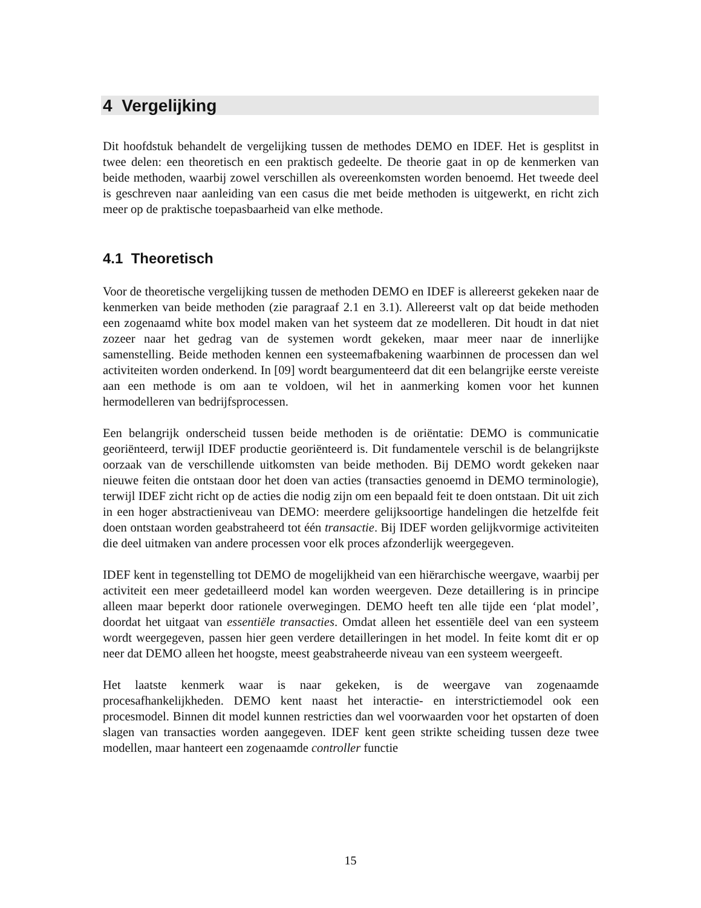4 Vergelijking
Dit hoofdstuk behandelt de vergelijking tussen de methodes DEMO en IDEF. Het is gesplitst in twee delen: een theoretisch en een praktisch gedeelte. De theorie gaat in op de kenmerken van beide methoden, waarbij zowel verschillen als overeenkomsten worden benoemd. Het tweede deel is geschreven naar aanleiding van een casus die met beide methoden is uitgewerkt, en richt zich meer op de praktische toepasbaarheid van elke methode.
4.1 Theoretisch
Voor de theoretische vergelijking tussen de methoden DEMO en IDEF is allereerst gekeken naar de kenmerken van beide methoden (zie paragraaf 2.1 en 3.1). Allereerst valt op dat beide methoden een zogenaamd white box model maken van het systeem dat ze modelleren. Dit houdt in dat niet zozeer naar het gedrag van de systemen wordt gekeken, maar meer naar de innerlijke samenstelling. Beide methoden kennen een systeemafbakening waarbinnen de processen dan wel activiteiten worden onderkend. In [09] wordt beargumenteerd dat dit een belangrijke eerste vereiste aan een methode is om aan te voldoen, wil het in aanmerking komen voor het kunnen hermodelleren van bedrijfsprocessen.
Een belangrijk onderscheid tussen beide methoden is de oriëntatie: DEMO is communicatie georiënteerd, terwijl IDEF productie georiënteerd is. Dit fundamentele verschil is de belangrijkste oorzaak van de verschillende uitkomsten van beide methoden. Bij DEMO wordt gekeken naar nieuwe feiten die ontstaan door het doen van acties (transacties genoemd in DEMO terminologie), terwijl IDEF zicht richt op de acties die nodig zijn om een bepaald feit te doen ontstaan. Dit uit zich in een hoger abstractieniveau van DEMO: meerdere gelijksoortige handelingen die hetzelfde feit doen ontstaan worden geabstraheerd tot één transactie. Bij IDEF worden gelijkvormige activiteiten die deel uitmaken van andere processen voor elk proces afzonderlijk weergegeven.
IDEF kent in tegenstelling tot DEMO de mogelijkheid van een hiërarchische weergave, waarbij per activiteit een meer gedetailleerd model kan worden weergeven. Deze detaillering is in principe alleen maar beperkt door rationele overwegingen. DEMO heeft ten alle tijde een ‘plat model’, doordat het uitgaat van essentiële transacties. Omdat alleen het essentiële deel van een systeem wordt weergegeven, passen hier geen verdere detailleringen in het model. In feite komt dit er op neer dat DEMO alleen het hoogste, meest geabstraheerde niveau van een systeem weergeeft.
Het laatste kenmerk waar is naar gekeken, is de weergave van zogenaamde procesafhankelijkheden. DEMO kent naast het interactie- en interstrictiemodel ook een procesmodel. Binnen dit model kunnen restricties dan wel voorwaarden voor het opstarten of doen slagen van transacties worden aangegeven. IDEF kent geen strikte scheiding tussen deze twee modellen, maar hanteert een zogenaamde controller functie
15